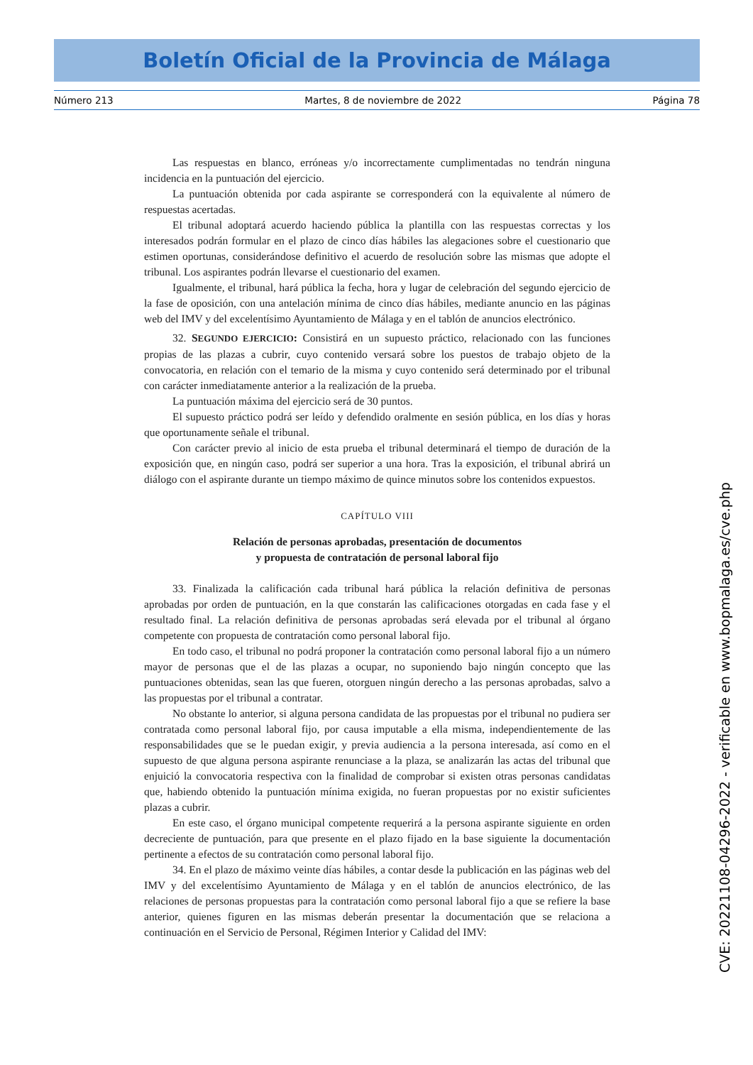Boletín Oficial de la Provincia de Málaga
Número 213 Martes, 8 de noviembre de 2022 Página 78
Las respuestas en blanco, erróneas y/o incorrectamente cumplimentadas no tendrán ninguna incidencia en la puntuación del ejercicio.
La puntuación obtenida por cada aspirante se corresponderá con la equivalente al número de respuestas acertadas.
El tribunal adoptará acuerdo haciendo pública la plantilla con las respuestas correctas y los interesados podrán formular en el plazo de cinco días hábiles las alegaciones sobre el cuestionario que estimen oportunas, considerándose definitivo el acuerdo de resolución sobre las mismas que adopte el tribunal. Los aspirantes podrán llevarse el cuestionario del examen.
Igualmente, el tribunal, hará pública la fecha, hora y lugar de celebración del segundo ejercicio de la fase de oposición, con una antelación mínima de cinco días hábiles, mediante anuncio en las páginas web del IMV y del excelentísimo Ayuntamiento de Málaga y en el tablón de anuncios electrónico.
32. SEGUNDO EJERCICIO: Consistirá en un supuesto práctico, relacionado con las funciones propias de las plazas a cubrir, cuyo contenido versará sobre los puestos de trabajo objeto de la convocatoria, en relación con el temario de la misma y cuyo contenido será determinado por el tribunal con carácter inmediatamente anterior a la realización de la prueba.
La puntuación máxima del ejercicio será de 30 puntos.
El supuesto práctico podrá ser leído y defendido oralmente en sesión pública, en los días y horas que oportunamente señale el tribunal.
Con carácter previo al inicio de esta prueba el tribunal determinará el tiempo de duración de la exposición que, en ningún caso, podrá ser superior a una hora. Tras la exposición, el tribunal abrirá un diálogo con el aspirante durante un tiempo máximo de quince minutos sobre los contenidos expuestos.
CAPÍTULO VIII
Relación de personas aprobadas, presentación de documentos
y propuesta de contratación de personal laboral fijo
33. Finalizada la calificación cada tribunal hará pública la relación definitiva de personas aprobadas por orden de puntuación, en la que constarán las calificaciones otorgadas en cada fase y el resultado final. La relación definitiva de personas aprobadas será elevada por el tribunal al órgano competente con propuesta de contratación como personal laboral fijo.
En todo caso, el tribunal no podrá proponer la contratación como personal laboral fijo a un número mayor de personas que el de las plazas a ocupar, no suponiendo bajo ningún concepto que las puntuaciones obtenidas, sean las que fueren, otorguen ningún derecho a las personas aprobadas, salvo a las propuestas por el tribunal a contratar.
No obstante lo anterior, si alguna persona candidata de las propuestas por el tribunal no pudiera ser contratada como personal laboral fijo, por causa imputable a ella misma, independientemente de las responsabilidades que se le puedan exigir, y previa audiencia a la persona interesada, así como en el supuesto de que alguna persona aspirante renunciase a la plaza, se analizarán las actas del tribunal que enjuició la convocatoria respectiva con la finalidad de comprobar si existen otras personas candidatas que, habiendo obtenido la puntuación mínima exigida, no fueran propuestas por no existir suficientes plazas a cubrir.
En este caso, el órgano municipal competente requerirá a la persona aspirante siguiente en orden decreciente de puntuación, para que presente en el plazo fijado en la base siguiente la documentación pertinente a efectos de su contratación como personal laboral fijo.
34. En el plazo de máximo veinte días hábiles, a contar desde la publicación en las páginas web del IMV y del excelentísimo Ayuntamiento de Málaga y en el tablón de anuncios electrónico, de las relaciones de personas propuestas para la contratación como personal laboral fijo a que se refiere la base anterior, quienes figuren en las mismas deberán presentar la documentación que se relaciona a continuación en el Servicio de Personal, Régimen Interior y Calidad del IMV:
CVE: 20221108-04296-2022 - verificable en www.bopmalaga.es/cve.php